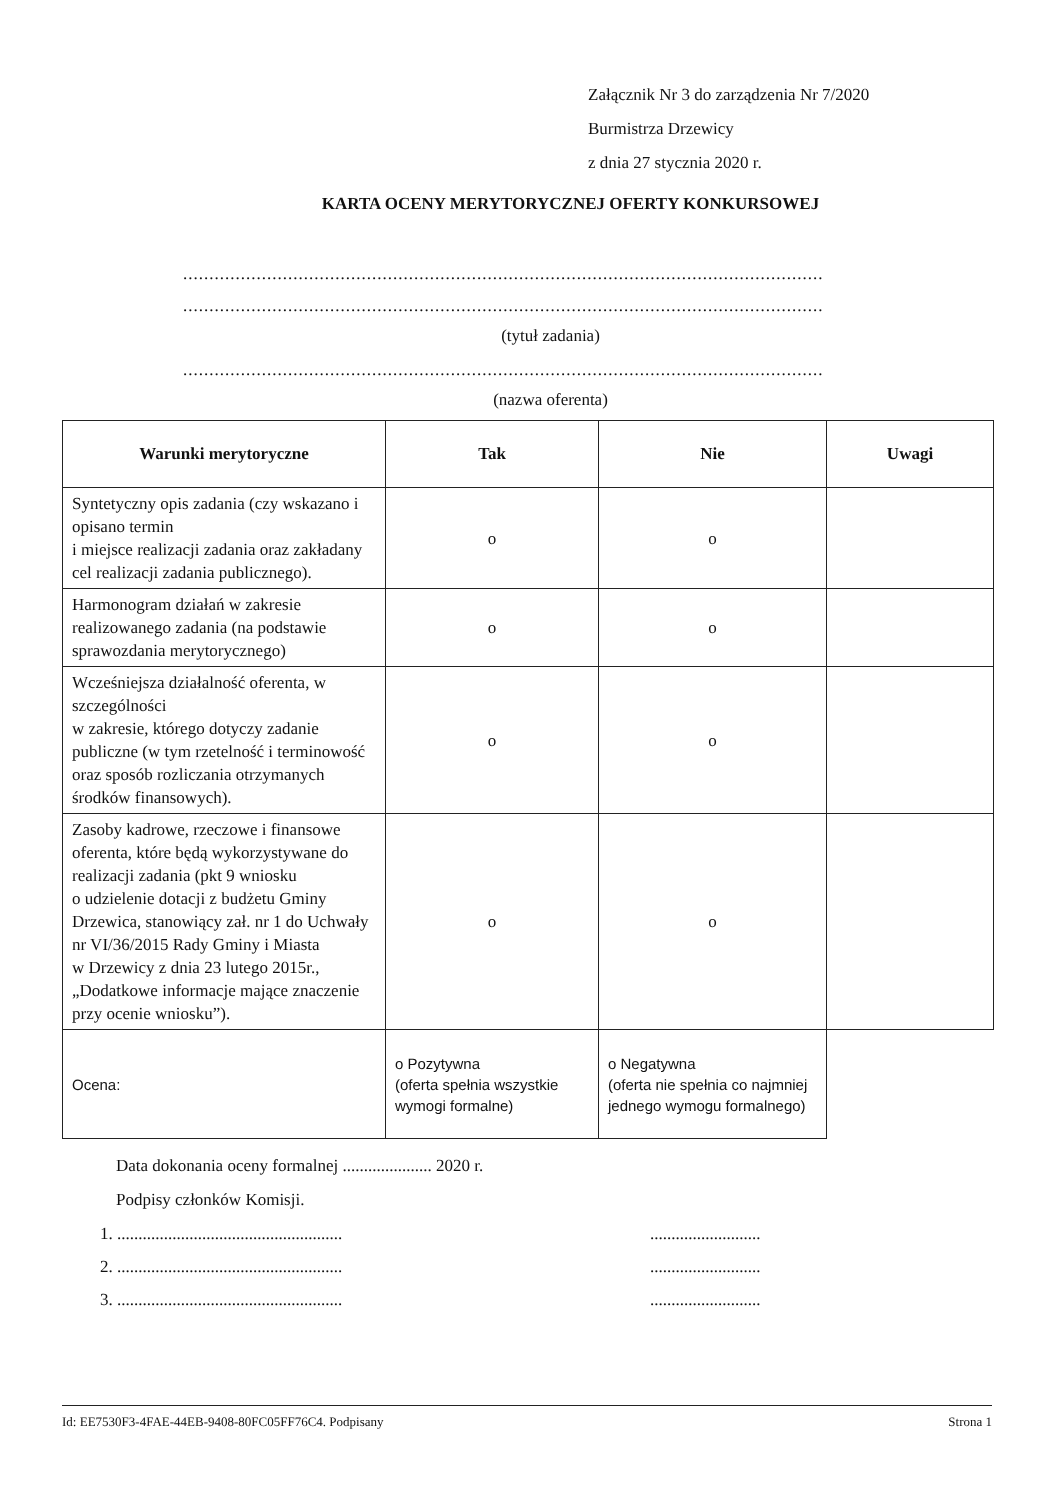Załącznik Nr 3 do zarządzenia Nr 7/2020
Burmistrza Drzewicy
z dnia 27 stycznia 2020 r.
KARTA OCENY MERYTORYCZNEJ OFERTY KONKURSOWEJ
..........................................................................................................................
..........................................................................................................................
(tytuł zadania)
..........................................................................................................................
(nazwa oferenta)
| Warunki merytoryczne | Tak | Nie | Uwagi |
| --- | --- | --- | --- |
| Syntetyczny opis zadania (czy wskazano i opisano termin i miejsce realizacji zadania oraz zakładany cel realizacji zadania publicznego). | o | o | |
| Harmonogram działań w zakresie realizowanego zadania (na podstawie sprawozdania merytorycznego) | o | o | |
| Wcześniejsza działalność oferenta, w szczególności w zakresie, którego dotyczy zadanie publiczne (w tym rzetelność i terminowość oraz sposób rozliczania otrzymanych środków finansowych). | o | o | |
| Zasoby kadrowe, rzeczowe i finansowe oferenta, które będą wykorzystywane do realizacji zadania (pkt 9 wniosku o udzielenie dotacji z budżetu Gminy Drzewica, stanowiący zał. nr 1 do Uchwały nr VI/36/2015 Rady Gminy i Miasta w Drzewicy z dnia 23 lutego 2015r., „Dodatkowe informacje mające znaczenie przy ocenie wniosku”). | o | o | |
| Ocena: | o Pozytywna (oferta spełnia wszystkie wymogi formalne) | o Negatywna (oferta nie spełnia co najmniej jednego wymogu formalnego) | |
Data dokonania oceny formalnej ..................... 2020 r.
Podpisy członków Komisji.
1. ...............................................................................
2. ...............................................................................
3. ...............................................................................
Id: EE7530F3-4FAE-44EB-9408-80FC05FF76C4. Podpisany Strona 1